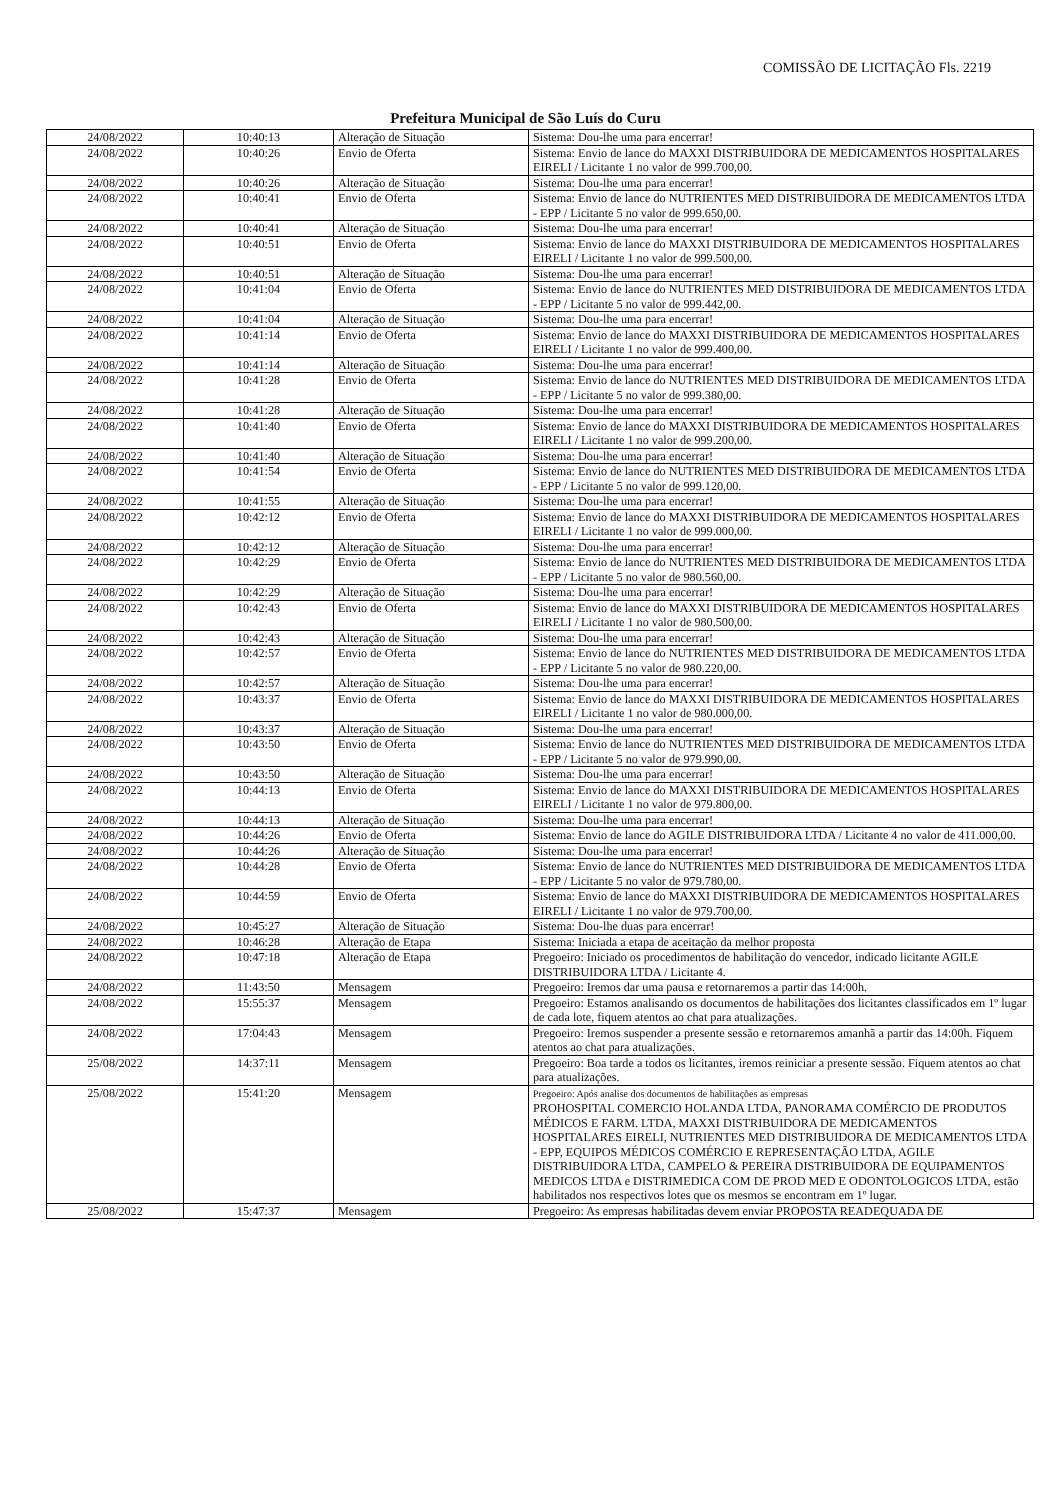COMISSÃO DE LICITAÇÃO Fls. 2219
Prefeitura Municipal de São Luís do Curu
| 24/08/2022 | 10:40:13 | Alteração de Situação | Sistema: Dou-lhe uma para encerrar! |
| 24/08/2022 | 10:40:26 | Envio de Oferta | Sistema: Envio de lance do MAXXI DISTRIBUIDORA DE MEDICAMENTOS HOSPITALARES EIRELI / Licitante 1 no valor de 999.700,00. |
| 24/08/2022 | 10:40:26 | Alteração de Situação | Sistema: Dou-lhe uma para encerrar! |
| 24/08/2022 | 10:40:41 | Envio de Oferta | Sistema: Envio de lance do NUTRIENTES MED DISTRIBUIDORA DE MEDICAMENTOS LTDA - EPP / Licitante 5 no valor de 999.650,00. |
| 24/08/2022 | 10:40:41 | Alteração de Situação | Sistema: Dou-lhe uma para encerrar! |
| 24/08/2022 | 10:40:51 | Envio de Oferta | Sistema: Envio de lance do MAXXI DISTRIBUIDORA DE MEDICAMENTOS HOSPITALARES EIRELI / Licitante 1 no valor de 999.500,00. |
| 24/08/2022 | 10:40:51 | Alteração de Situação | Sistema: Dou-lhe uma para encerrar! |
| 24/08/2022 | 10:41:04 | Envio de Oferta | Sistema: Envio de lance do NUTRIENTES MED DISTRIBUIDORA DE MEDICAMENTOS LTDA - EPP / Licitante 5 no valor de 999.442,00. |
| 24/08/2022 | 10:41:04 | Alteração de Situação | Sistema: Dou-lhe uma para encerrar! |
| 24/08/2022 | 10:41:14 | Envio de Oferta | Sistema: Envio de lance do MAXXI DISTRIBUIDORA DE MEDICAMENTOS HOSPITALARES EIRELI / Licitante 1 no valor de 999.400,00. |
| 24/08/2022 | 10:41:14 | Alteração de Situação | Sistema: Dou-lhe uma para encerrar! |
| 24/08/2022 | 10:41:28 | Envio de Oferta | Sistema: Envio de lance do NUTRIENTES MED DISTRIBUIDORA DE MEDICAMENTOS LTDA - EPP / Licitante 5 no valor de 999.380,00. |
| 24/08/2022 | 10:41:28 | Alteração de Situação | Sistema: Dou-lhe uma para encerrar! |
| 24/08/2022 | 10:41:40 | Envio de Oferta | Sistema: Envio de lance do MAXXI DISTRIBUIDORA DE MEDICAMENTOS HOSPITALARES EIRELI / Licitante 1 no valor de 999.200,00. |
| 24/08/2022 | 10:41:40 | Alteração de Situação | Sistema: Dou-lhe uma para encerrar! |
| 24/08/2022 | 10:41:54 | Envio de Oferta | Sistema: Envio de lance do NUTRIENTES MED DISTRIBUIDORA DE MEDICAMENTOS LTDA - EPP / Licitante 5 no valor de 999.120,00. |
| 24/08/2022 | 10:41:55 | Alteração de Situação | Sistema: Dou-lhe uma para encerrar! |
| 24/08/2022 | 10:42:12 | Envio de Oferta | Sistema: Envio de lance do MAXXI DISTRIBUIDORA DE MEDICAMENTOS HOSPITALARES EIRELI / Licitante 1 no valor de 999.000,00. |
| 24/08/2022 | 10:42:12 | Alteração de Situação | Sistema: Dou-lhe uma para encerrar! |
| 24/08/2022 | 10:42:29 | Envio de Oferta | Sistema: Envio de lance do NUTRIENTES MED DISTRIBUIDORA DE MEDICAMENTOS LTDA - EPP / Licitante 5 no valor de 980.560,00. |
| 24/08/2022 | 10:42:29 | Alteração de Situação | Sistema: Dou-lhe uma para encerrar! |
| 24/08/2022 | 10:42:43 | Envio de Oferta | Sistema: Envio de lance do MAXXI DISTRIBUIDORA DE MEDICAMENTOS HOSPITALARES EIRELI / Licitante 1 no valor de 980.500,00. |
| 24/08/2022 | 10:42:43 | Alteração de Situação | Sistema: Dou-lhe uma para encerrar! |
| 24/08/2022 | 10:42:57 | Envio de Oferta | Sistema: Envio de lance do NUTRIENTES MED DISTRIBUIDORA DE MEDICAMENTOS LTDA - EPP / Licitante 5 no valor de 980.220,00. |
| 24/08/2022 | 10:42:57 | Alteração de Situação | Sistema: Dou-lhe uma para encerrar! |
| 24/08/2022 | 10:43:37 | Envio de Oferta | Sistema: Envio de lance do MAXXI DISTRIBUIDORA DE MEDICAMENTOS HOSPITALARES EIRELI / Licitante 1 no valor de 980.000,00. |
| 24/08/2022 | 10:43:37 | Alteração de Situação | Sistema: Dou-lhe uma para encerrar! |
| 24/08/2022 | 10:43:50 | Envio de Oferta | Sistema: Envio de lance do NUTRIENTES MED DISTRIBUIDORA DE MEDICAMENTOS LTDA - EPP / Licitante 5 no valor de 979.990,00. |
| 24/08/2022 | 10:43:50 | Alteração de Situação | Sistema: Dou-lhe uma para encerrar! |
| 24/08/2022 | 10:44:13 | Envio de Oferta | Sistema: Envio de lance do MAXXI DISTRIBUIDORA DE MEDICAMENTOS HOSPITALARES EIRELI / Licitante 1 no valor de 979.800,00. |
| 24/08/2022 | 10:44:13 | Alteração de Situação | Sistema: Dou-lhe uma para encerrar! |
| 24/08/2022 | 10:44:26 | Envio de Oferta | Sistema: Envio de lance do AGILE DISTRIBUIDORA LTDA / Licitante 4 no valor de 411.000,00. |
| 24/08/2022 | 10:44:26 | Alteração de Situação | Sistema: Dou-lhe uma para encerrar! |
| 24/08/2022 | 10:44:28 | Envio de Oferta | Sistema: Envio de lance do NUTRIENTES MED DISTRIBUIDORA DE MEDICAMENTOS LTDA - EPP / Licitante 5 no valor de 979.780,00. |
| 24/08/2022 | 10:44:59 | Envio de Oferta | Sistema: Envio de lance do MAXXI DISTRIBUIDORA DE MEDICAMENTOS HOSPITALARES EIRELI / Licitante 1 no valor de 979.700,00. |
| 24/08/2022 | 10:45:27 | Alteração de Situação | Sistema: Dou-lhe duas para encerrar! |
| 24/08/2022 | 10:46:28 | Alteração de Etapa | Sistema: Iniciada a etapa de aceitação da melhor proposta |
| 24/08/2022 | 10:47:18 | Alteração de Etapa | Pregoeiro: Iniciado os procedimentos de habilitação do vencedor, indicado licitante AGILE DISTRIBUIDORA LTDA / Licitante 4. |
| 24/08/2022 | 11:43:50 | Mensagem | Pregoeiro: Iremos dar uma pausa e retornaremos a partir das 14:00h. |
| 24/08/2022 | 15:55:37 | Mensagem | Pregoeiro: Estamos analisando os documentos de habilitações dos licitantes classificados em 1º lugar de cada lote, fiquem atentos ao chat para atualizações. |
| 24/08/2022 | 17:04:43 | Mensagem | Pregoeiro: Iremos suspender a presente sessão e retornaremos amanhã a partir das 14:00h. Fiquem atentos ao chat para atualizações. |
| 25/08/2022 | 14:37:11 | Mensagem | Pregoeiro: Boa tarde a todos os licitantes, iremos reiniciar a presente sessão. Fiquem atentos ao chat para atualizações. |
| 25/08/2022 | 15:41:20 | Mensagem | Pregoeiro: Após analise dos documentos de habilitações as empresas PROHOSPITAL COMERCIO HOLANDA LTDA, PANORAMA COMÉRCIO DE PRODUTOS MÉDICOS E FARM. LTDA, MAXXI DISTRIBUIDORA DE MEDICAMENTOS HOSPITALARES EIRELI, NUTRIENTES MED DISTRIBUIDORA DE MEDICAMENTOS LTDA - EPP, EQUIPOS MÉDICOS COMÉRCIO E REPRESENTAÇÃO LTDA, AGILE DISTRIBUIDORA LTDA, CAMPELO & PEREIRA DISTRIBUIDORA DE EQUIPAMENTOS MEDICOS LTDA e DISTRIMEDICA COM DE PROD MED E ODONTOLOGICOS LTDA, estão habilitados nos respectivos lotes que os mesmos se encontram em 1º lugar. |
| 25/08/2022 | 15:47:37 | Mensagem | Pregoeiro: As empresas habilitadas devem enviar PROPOSTA READEQUADA DE |